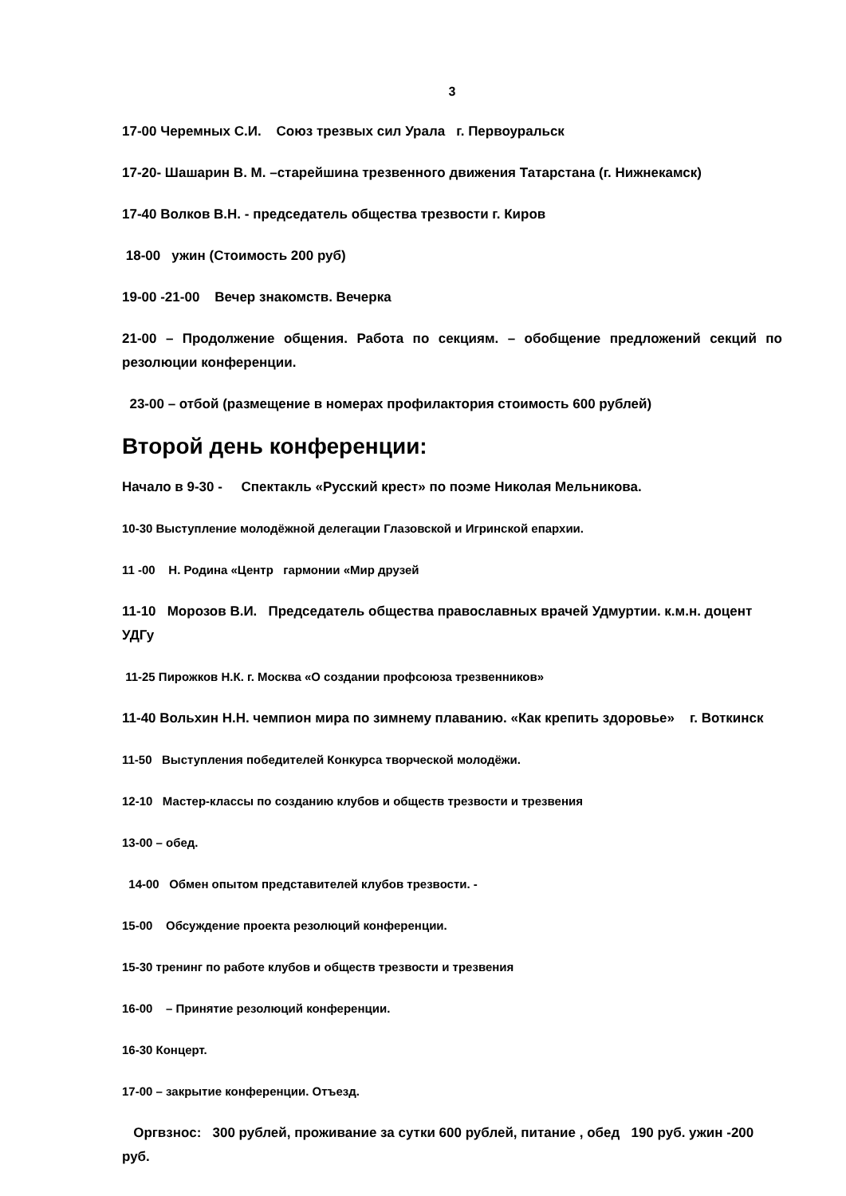3
17-00 Черемных С.И. Союз трезвых сил Урала г. Первоуральск
17-20- Шашарин В. М. –старейшина трезвенного движения Татарстана (г. Нижнекамск)
17-40 Волков В.Н. - председатель общества трезвости г. Киров
18-00 ужин (Стоимость 200 руб)
19-00 -21-00 Вечер знакомств. Вечерка
21-00 – Продолжение общения. Работа по секциям. – обобщение предложений секций по резолюции конференции.
23-00 – отбой (размещение в номерах профилактория стоимость 600 рублей)
Второй день конференции:
Начало в 9-30 - Спектакль «Русский крест» по поэме Николая Мельникова.
10-30 Выступление молодёжной делегации Глазовской и Игринской епархии.
11 -00 Н. Родина «Центр гармонии «Мир друзей
11-10 Морозов В.И. Председатель общества православных врачей Удмуртии. к.м.н. доцент УДГу
11-25 Пирожков Н.К. г. Москва «О создании профсоюза трезвенников»
11-40 Вольхин Н.Н. чемпион мира по зимнему плаванию. «Как крепить здоровье» г. Воткинск
11-50 Выступления победителей Конкурса творческой молодёжи.
12-10 Мастер-классы по созданию клубов и обществ трезвости и трезвения
13-00 – обед.
14-00 Обмен опытом представителей клубов трезвости. -
15-00 Обсуждение проекта резолюций конференции.
15-30 тренинг по работе клубов и обществ трезвости и трезвения
16-00 – Принятие резолюций конференции.
16-30 Концерт.
17-00 – закрытие конференции. Отъезд.
Оргвзнос: 300 рублей, проживание за сутки 600 рублей, питание , обед 190 руб. ужин -200 руб.